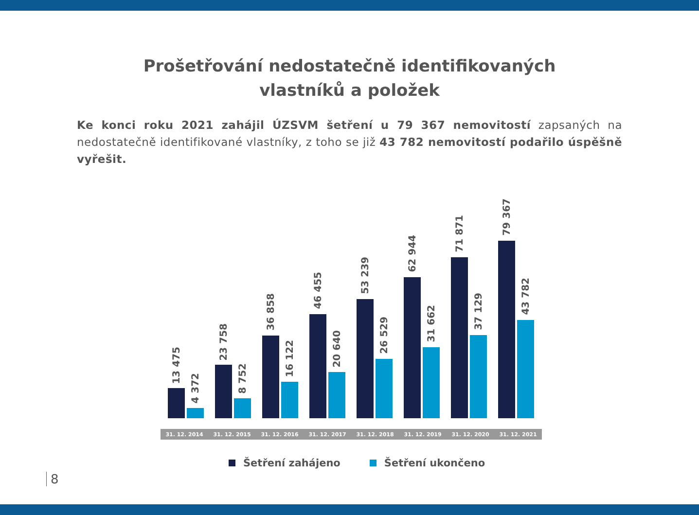Prošetřování nedostatečně identifikovaných
vlastníků a položek
Ke konci roku 2021 zahájil ÚZSVM šetření u 79 367 nemovitostí zapsaných na nedostatečně identifikované vlastníky, z toho se již 43 782 nemovitostí podařilo úspěšně vyřešit.
13 475
4 372
23 758
8 752
36 858
16 122
46 455
20 640
53 239
26 529
62 944
31 662
71 871
37 129
79 367
43 782
31. 12. 2014 31. 12. 2015 31. 12. 2016 31. 12. 2017 31. 12. 2018 31. 12. 2019 31. 12. 2020 31. 12. 2021
Šetření zahájeno Šetření ukončeno
8